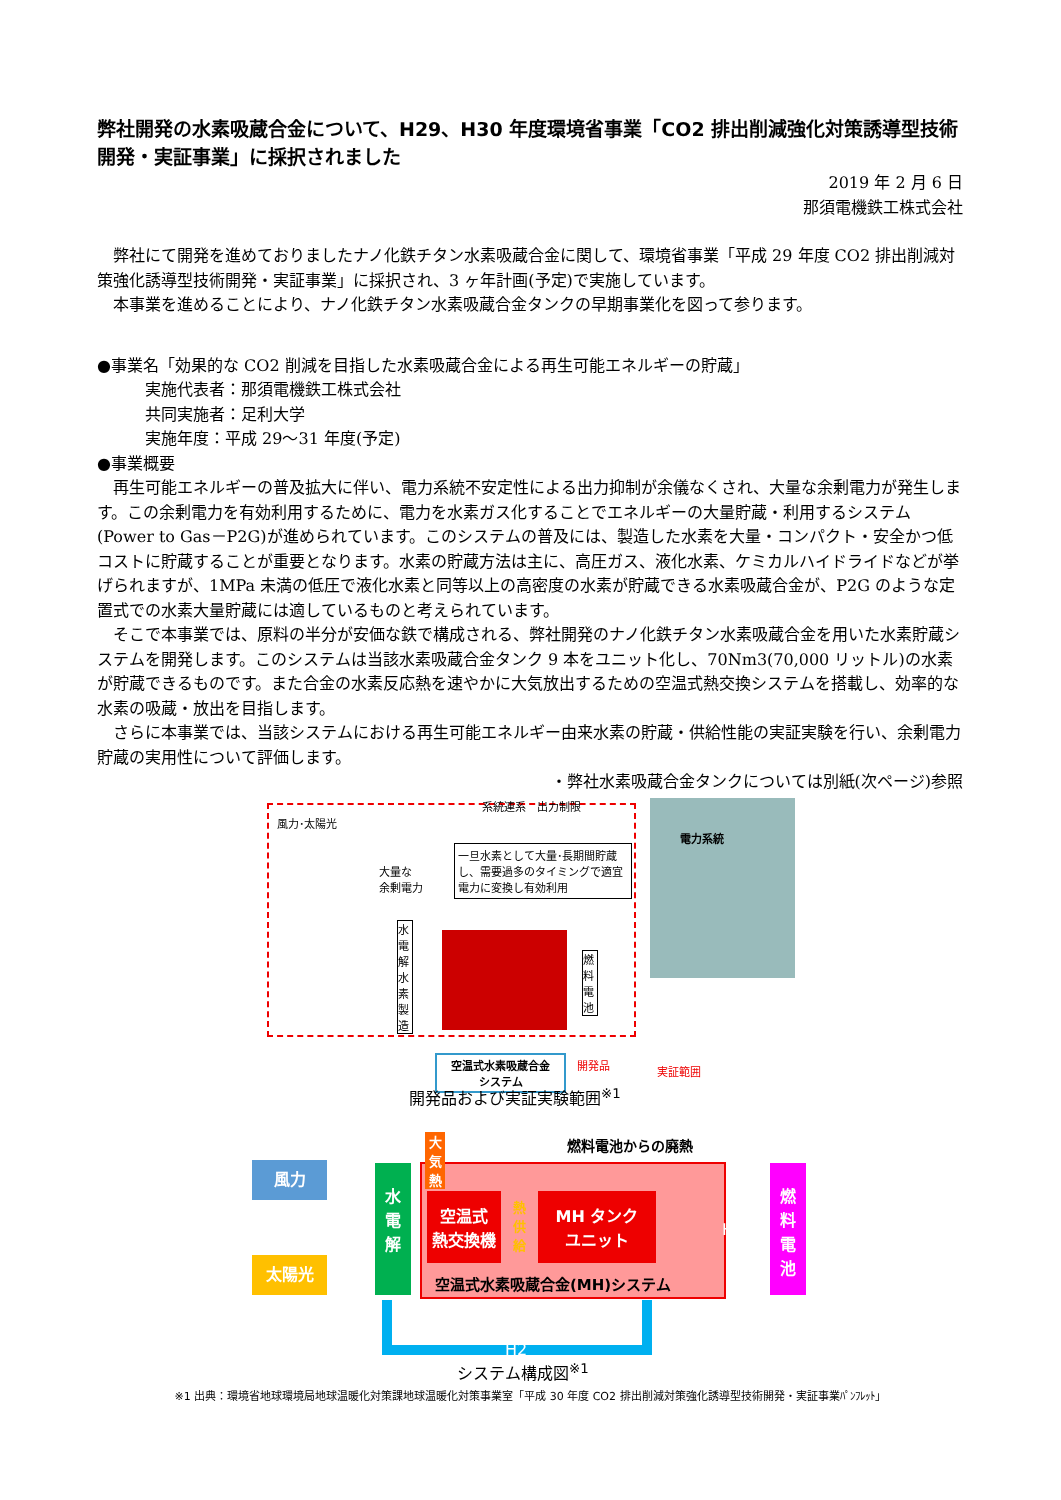弊社開発の水素吸蔵合金について、H29、H30 年度環境省事業「CO2 排出削減強化対策誘導型技術開発・実証事業」に採択されました
2019 年 2 月 6 日
那須電機鉄工株式会社
　弊社にて開発を進めておりましたナノ化鉄チタン水素吸蔵合金に関して、環境省事業「平成 29 年度 CO2 排出削減対策強化誘導型技術開発・実証事業」に採択され、3 ヶ年計画(予定)で実施しています。
　本事業を進めることにより、ナノ化鉄チタン水素吸蔵合金タンクの早期事業化を図って参ります。
●事業名「効果的な CO2 削減を目指した水素吸蔵合金による再生可能エネルギーの貯蔵」
　　　実施代表者：那須電機鉄工株式会社
　　　共同実施者：足利大学
　　　実施年度：平成 29～31 年度(予定)
●事業概要
　再生可能エネルギーの普及拡大に伴い、電力系統不安定性による出力抑制が余儀なくされ、大量な余剰電力が発生します。この余剰電力を有効利用するために、電力を水素ガス化することでエネルギーの大量貯蔵・利用するシステム(Power to Gas－P2G)が進められています。このシステムの普及には、製造した水素を大量・コンパクト・安全かつ低コストに貯蔵することが重要となります。水素の貯蔵方法は主に、高圧ガス、液化水素、ケミカルハイドライドなどが挙げられますが、1MPa 未満の低圧で液化水素と同等以上の高密度の水素が貯蔵できる水素吸蔵合金が、P2G のような定置式での水素大量貯蔵には適しているものと考えられています。
　そこで本事業では、原料の半分が安価な鉄で構成される、弊社開発のナノ化鉄チタン水素吸蔵合金を用いた水素貯蔵システムを開発します。このシステムは当該水素吸蔵合金タンク 9 本をユニット化し、70Nm3(70,000 リットル)の水素が貯蔵できるものです。また合金の水素反応熱を速やかに大気放出するための空温式熱交換システムを搭載し、効率的な水素の吸蔵・放出を目指します。
　さらに本事業では、当該システムにおける再生可能エネルギー由来水素の貯蔵・供給性能の実証実験を行い、余剰電力貯蔵の実用性について評価します。
・弊社水素吸蔵合金タンクについては別紙(次ページ)参照
風力･太陽光
系統連系　出力制限
一旦水素として大量･長期間貯蔵し、需要過多のタイミングで適宜電力に変換し有効利用
大量な
余剰電力
水電解水素製造
燃料電池
電力系統
空温式水素吸蔵合金
システム
開発品 実証範囲
開発品および実証実験範囲<sup>※1</sup>
燃料電池からの廃熱
風力
太陽光
水
電
解
大気熱
空温式
熱交換機
熱供給
MH タンク
ユニット
H2
空温式水素吸蔵合金(MH)システム
燃
料
電
池
H2
システム構成図<sup>※1</sup>
※1 出典：環境省地球環境局地球温暖化対策課地球温暖化対策事業室「平成 30 年度 CO2 排出削減対策強化誘導型技術開発・実証事業ﾊﾟﾝﾌﾚｯﾄ」